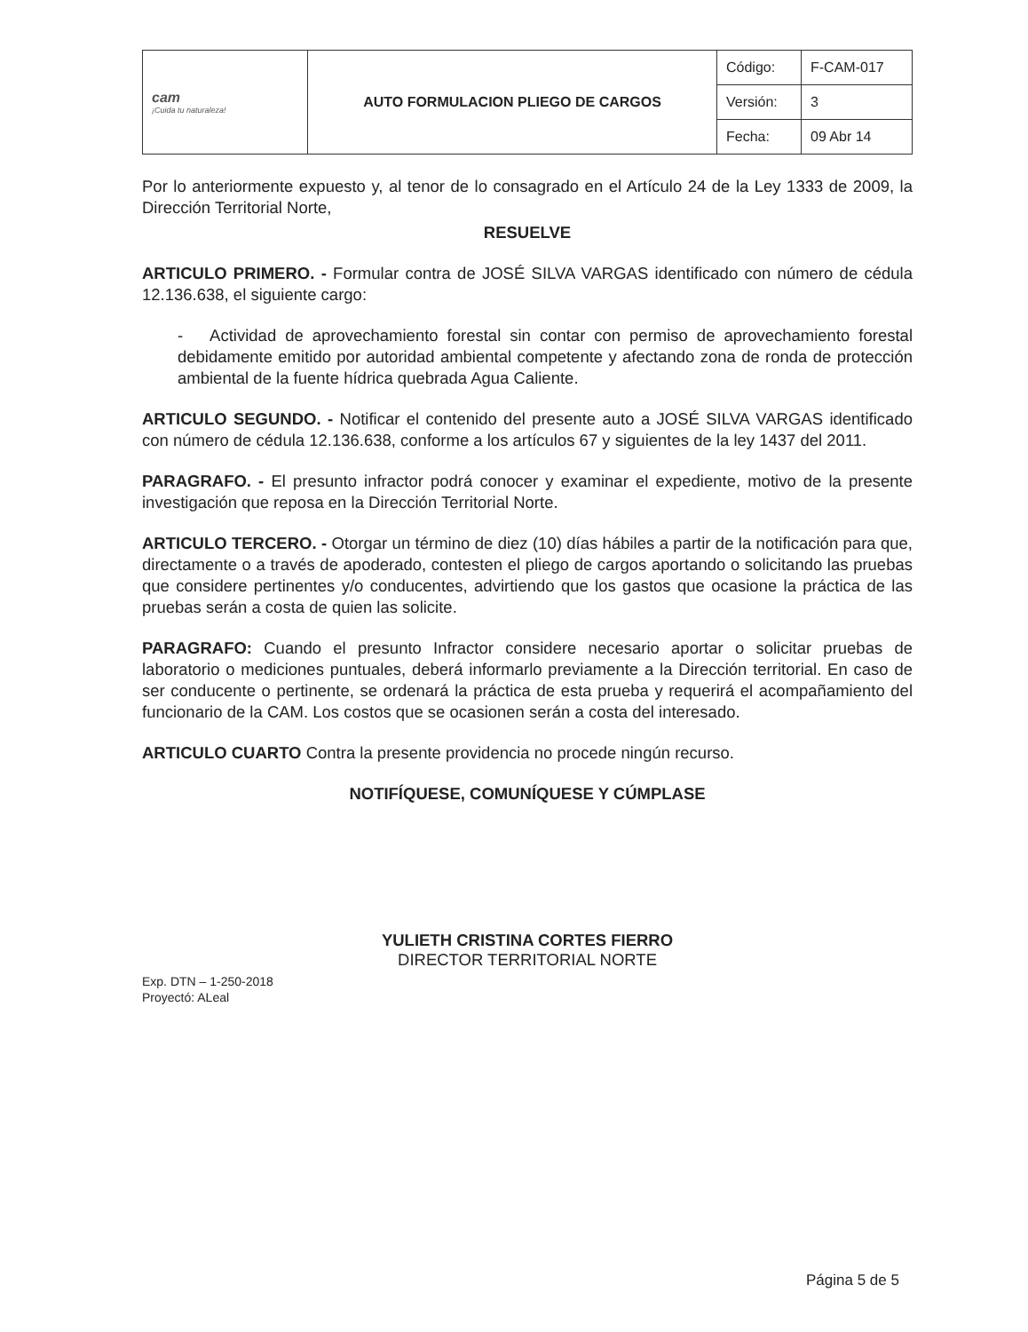| cam ¡Cuida tu naturaleza! | AUTO FORMULACION PLIEGO DE CARGOS | Código: | F-CAM-017 |
| | | Versión: | 3 |
| | | Fecha: | 09 Abr 14 |
Por lo anteriormente expuesto y, al tenor de lo consagrado en el Artículo 24 de la Ley 1333 de 2009, la Dirección Territorial Norte,
RESUELVE
ARTICULO PRIMERO. - Formular contra de JOSÉ SILVA VARGAS identificado con número de cédula 12.136.638, el siguiente cargo:
- Actividad de aprovechamiento forestal sin contar con permiso de aprovechamiento forestal debidamente emitido por autoridad ambiental competente y afectando zona de ronda de protección ambiental de la fuente hídrica quebrada Agua Caliente.
ARTICULO SEGUNDO. - Notificar el contenido del presente auto a JOSÉ SILVA VARGAS identificado con número de cédula 12.136.638, conforme a los artículos 67 y siguientes de la ley 1437 del 2011.
PARAGRAFO. - El presunto infractor podrá conocer y examinar el expediente, motivo de la presente investigación que reposa en la Dirección Territorial Norte.
ARTICULO TERCERO. - Otorgar un término de diez (10) días hábiles a partir de la notificación para que, directamente o a través de apoderado, contesten el pliego de cargos aportando o solicitando las pruebas que considere pertinentes y/o conducentes, advirtiendo que los gastos que ocasione la práctica de las pruebas serán a costa de quien las solicite.
PARAGRAFO: Cuando el presunto Infractor considere necesario aportar o solicitar pruebas de laboratorio o mediciones puntuales, deberá informarlo previamente a la Dirección territorial. En caso de ser conducente o pertinente, se ordenará la práctica de esta prueba y requerirá el acompañamiento del funcionario de la CAM. Los costos que se ocasionen serán a costa del interesado.
ARTICULO CUARTO Contra la presente providencia no procede ningún recurso.
NOTIFÍQUESE, COMUNÍQUESE Y CÚMPLASE
YULIETH CRISTINA CORTES FIERRO
DIRECTOR TERRITORIAL NORTE
Exp. DTN – 1-250-2018
Proyectó: ALeal
Página 5 de 5